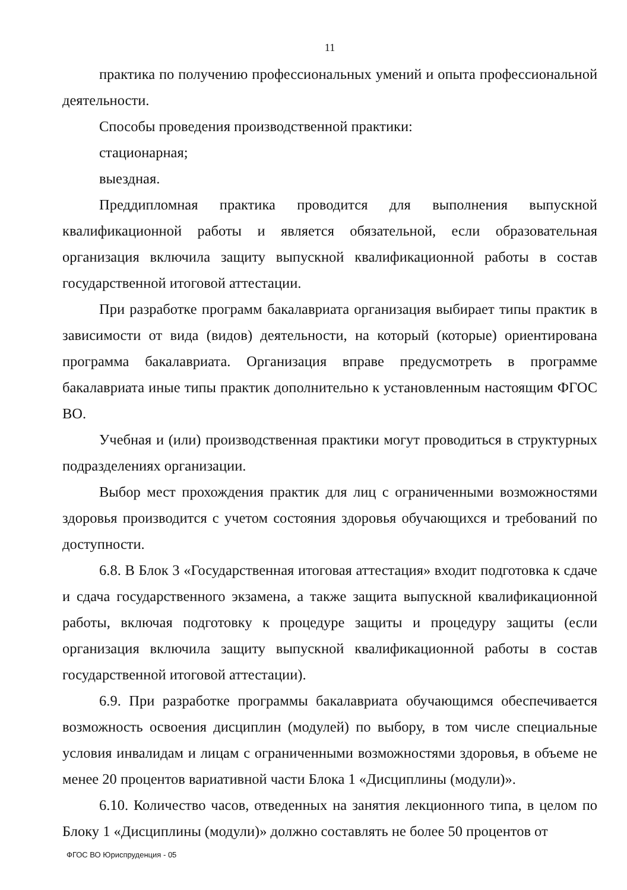11
практика по получению профессиональных умений и опыта профессиональной деятельности.
Способы проведения производственной практики:
стационарная;
выездная.
Преддипломная практика проводится для выполнения выпускной квалификационной работы и является обязательной, если образовательная организация включила защиту выпускной квалификационной работы в состав государственной итоговой аттестации.
При разработке программ бакалавриата организация выбирает типы практик в зависимости от вида (видов) деятельности, на который (которые) ориентирована программа бакалавриата. Организация вправе предусмотреть в программе бакалавриата иные типы практик дополнительно к установленным настоящим ФГОС ВО.
Учебная и (или) производственная практики могут проводиться в структурных подразделениях организации.
Выбор мест прохождения практик для лиц с ограниченными возможностями здоровья производится с учетом состояния здоровья обучающихся и требований по доступности.
6.8. В Блок 3 «Государственная итоговая аттестация» входит подготовка к сдаче и сдача государственного экзамена, а также защита выпускной квалификационной работы, включая подготовку к процедуре защиты и процедуру защиты (если организация включила защиту выпускной квалификационной работы в состав государственной итоговой аттестации).
6.9. При разработке программы бакалавриата обучающимся обеспечивается возможность освоения дисциплин (модулей) по выбору, в том числе специальные условия инвалидам и лицам с ограниченными возможностями здоровья, в объеме не менее 20 процентов вариативной части Блока 1 «Дисциплины (модули)».
6.10. Количество часов, отведенных на занятия лекционного типа, в целом по Блоку 1 «Дисциплины (модули)» должно составлять не более 50 процентов от
ФГОС ВО Юриспруденция - 05